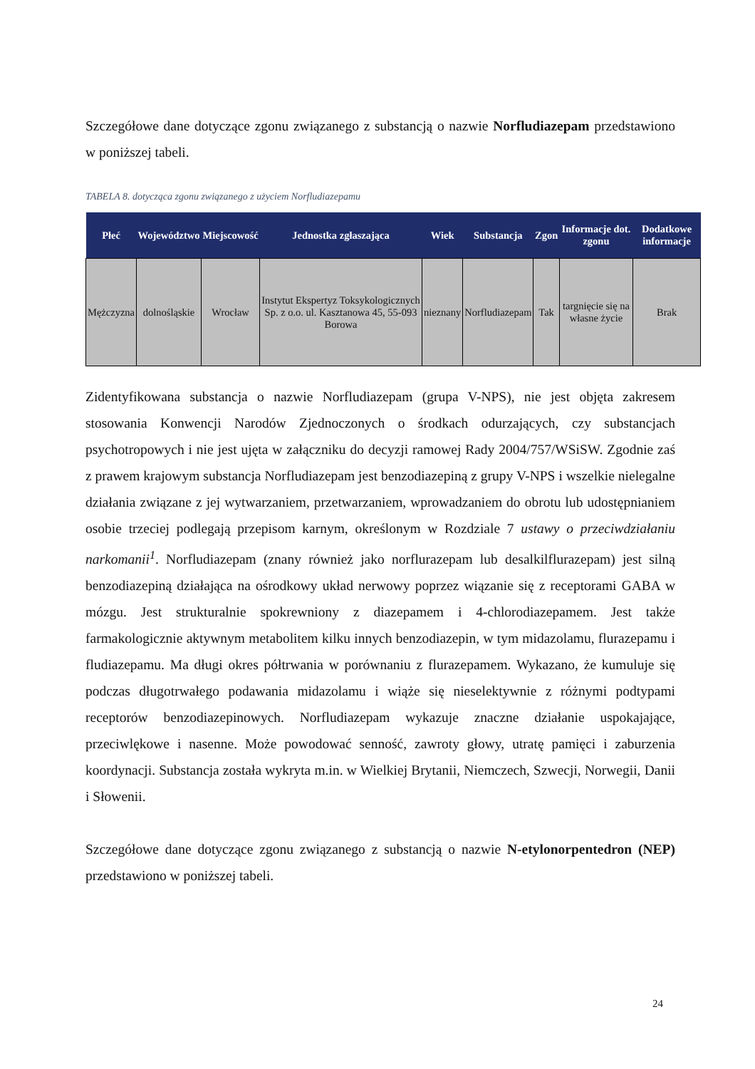Szczegółowe dane dotyczące zgonu związanego z substancją o nazwie Norfludiazepam przedstawiono w poniższej tabeli.
TABELA 8. dotycząca zgonu związanego z użyciem Norfludiazepamu
| Płeć | Województwo | Miejscowość | Jednostka zgłaszająca | Wiek | Substancja | Zgon | Informacje dot. zgonu | Dodatkowe informacje |
| --- | --- | --- | --- | --- | --- | --- | --- | --- |
| Mężczyzna | dolnośląskie | Wrocław | Instytut Ekspertyz Toksykologicznych Sp. z o.o. ul. Kasztanowa 45, 55-093 Borowa | nieznany | Norfludiazepam | Tak | targnięcie się na własne życie | Brak |
Zidentyfikowana substancja o nazwie Norfludiazepam (grupa V-NPS), nie jest objęta zakresem stosowania Konwencji Narodów Zjednoczonych o środkach odurzających, czy substancjach psychotropowych i nie jest ujęta w załączniku do decyzji ramowej Rady 2004/757/WSiSW. Zgodnie zaś z prawem krajowym substancja Norfludiazepam jest benzodiazepiną z grupy V-NPS i wszelkie nielegalne działania związane z jej wytwarzaniem, przetwarzaniem, wprowadzaniem do obrotu lub udostępnianiem osobie trzeciej podlegają przepisom karnym, określonym w Rozdziale 7 ustawy o przeciwdziałaniu narkomanii<sup>1</sup>. Norfludiazepam (znany również jako norflurazepam lub desalkilflurazepam) jest silną benzodiazepiną działająca na ośrodkowy układ nerwowy poprzez wiązanie się z receptorami GABA w mózgu. Jest strukturalnie spokrewniony z diazepamem i 4-chlorodiazepamem. Jest także farmakologicznie aktywnym metabolitem kilku innych benzodiazepin, w tym midazolamu, flurazepamu i fludiazepamu. Ma długi okres półtrwania w porównaniu z flurazepamem. Wykazano, że kumuluje się podczas długotrwałego podawania midazolamu i wiąże się nieselektywnie z różnymi podtypami receptorów benzodiazepinowych. Norfludiazepam wykazuje znaczne działanie uspokajające, przeciwlękowe i nasenne. Może powodować senność, zawroty głowy, utratę pamięci i zaburzenia koordynacji. Substancja została wykryta m.in. w Wielkiej Brytanii, Niemczech, Szwecji, Norwegii, Danii i Słowenii.
Szczegółowe dane dotyczące zgonu związanego z substancją o nazwie N-etylonorpentedron (NEP) przedstawiono w poniższej tabeli.
24